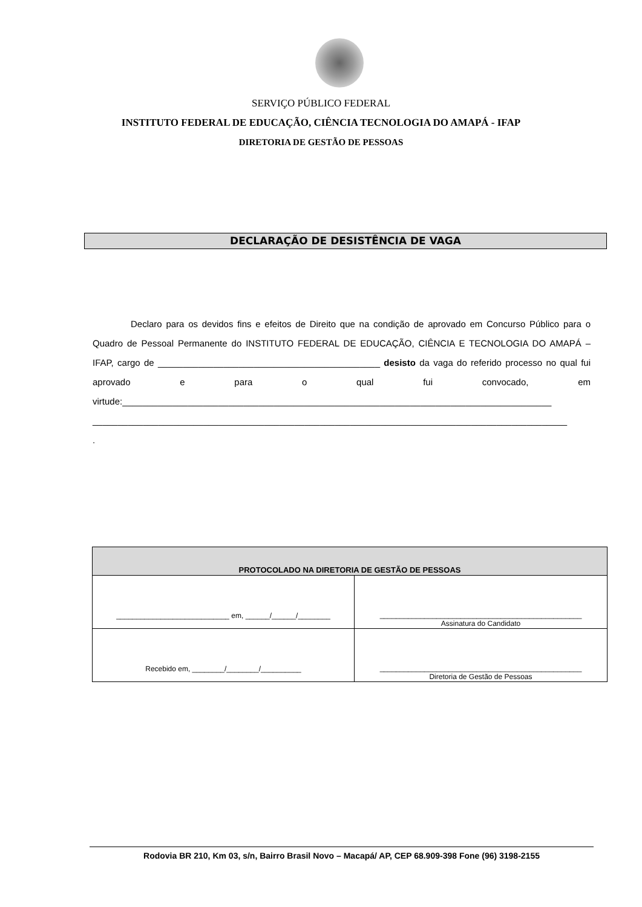SERVIÇO PÚBLICO FEDERAL
INSTITUTO FEDERAL DE EDUCAÇÃO, CIÊNCIA TECNOLOGIA DO AMAPÁ - IFAP
DIRETORIA DE GESTÃO DE PESSOAS
DECLARAÇÃO DE DESISTÊNCIA DE VAGA
Declaro para os devidos fins e efeitos de Direito que na condição de aprovado em Concurso Público para o Quadro de Pessoal Permanente do INSTITUTO FEDERAL DE EDUCAÇÃO, CIÊNCIA E TECNOLOGIA DO AMAPÁ – IFAP, cargo de ____________________________________________ desisto da vaga do referido processo no qual fui aprovado e para o qual fui convocado, em virtude:_____________________________________________________________________________________
______________________________________________________________________________________________
.
| PROTOCOLADO NA DIRETORIA DE GESTÃO DE PESSOAS | |
| --- | --- |
| ____________________________ em, ______/______/________ | __________________________________________________ Assinatura do Candidato |
| Recebido em, ________/________/__________ | __________________________________________________ Diretoria de Gestão de Pessoas |
Rodovia BR 210, Km 03, s/n, Bairro Brasil Novo – Macapá/ AP, CEP 68.909-398 Fone (96) 3198-2155